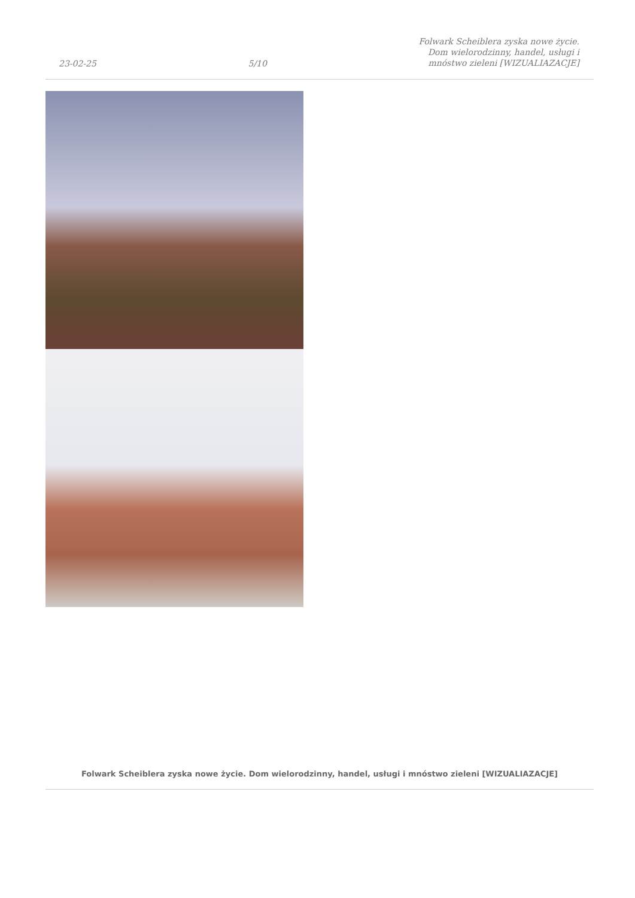23-02-25 5/10 Folwark Scheiblera zyska nowe życie.
Dom wielorodzinny, handel, usługi i
mnóstwo zieleni [WIZUALIAZACJE]
Folwark Scheiblera zyska nowe życie. Dom wielorodzinny, handel, usługi i mnóstwo zieleni [WIZUALIAZACJE]